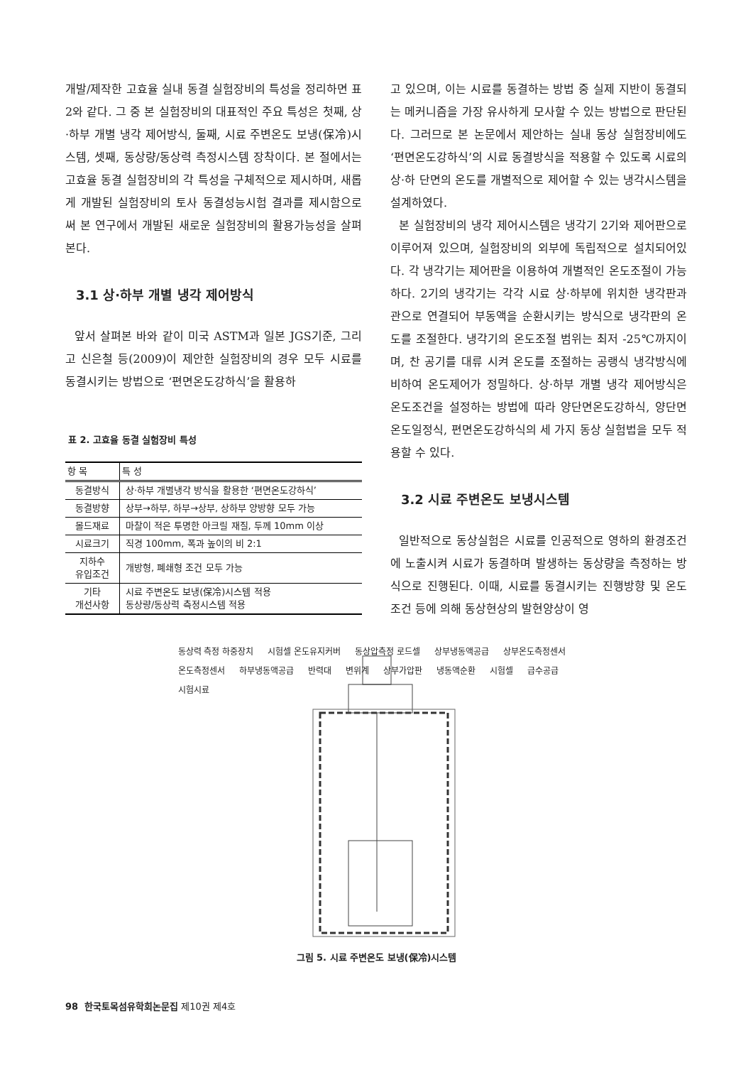개발/제작한 고효율 실내 동결 실험장비의 특성을 정리하면 표 2와 같다. 그 중 본 실험장비의 대표적인 주요 특성은 첫째, 상·하부 개별 냉각 제어방식, 둘째, 시료 주변온도 보냉(保冷)시스템, 셋째, 동상량/동상력 측정시스템 장착이다. 본 절에서는 고효율 동결 실험장비의 각 특성을 구체적으로 제시하며, 새롭게 개발된 실험장비의 토사 동결성능시험 결과를 제시함으로써 본 연구에서 개발된 새로운 실험장비의 활용가능성을 살펴본다.
3.1 상·하부 개별 냉각 제어방식
앞서 살펴본 바와 같이 미국 ASTM과 일본 JGS기준, 그리고 신은철 등(2009)이 제안한 실험장비의 경우 모두 시료를 동결시키는 방법으로 ‘편면온도강하식’을 활용하
표 2. 고효율 동결 실험장비 특성
| 항 목 | 특 성 |
| --- | --- |
| 동결방식 | 상·하부 개별냉각 방식을 활용한 ‘편면온도강하식’ |
| 동결방향 | 상부→하부, 하부→상부, 상하부 양방향 모두 가능 |
| 몰드재료 | 마찰이 적은 투명한 아크릴 재질, 두께 10mm 이상 |
| 시료크기 | 직경 100mm, 폭과 높이의 비 2:1 |
| 지하수 유입조건 | 개방형, 폐쇄형 조건 모두 가능 |
| 기타 개선사항 | 시료 주변온도 보냉(保冷)시스템 적용 동상량/동상력 측정시스템 적용 |
고 있으며, 이는 시료를 동결하는 방법 중 실제 지반이 동결되는 메커니즘을 가장 유사하게 모사할 수 있는 방법으로 판단된다. 그러므로 본 논문에서 제안하는 실내 동상 실험장비에도 ‘편면온도강하식’의 시료 동결방식을 적용할 수 있도록 시료의 상·하 단면의 온도를 개별적으로 제어할 수 있는 냉각시스템을 설계하였다.
본 실험장비의 냉각 제어시스템은 냉각기 2기와 제어판으로 이루어져 있으며, 실험장비의 외부에 독립적으로 설치되어있다. 각 냉각기는 제어판을 이용하여 개별적인 온도조절이 가능하다. 2기의 냉각기는 각각 시료 상·하부에 위치한 냉각판과 관으로 연결되어 부동액을 순환시키는 방식으로 냉각판의 온도를 조절한다. 냉각기의 온도조절 범위는 최저 -25℃까지이며, 찬 공기를 대류 시켜 온도를 조절하는 공랭식 냉각방식에 비하여 온도제어가 정밀하다. 상·하부 개별 냉각 제어방식은 온도조건을 설정하는 방법에 따라 양단면온도강하식, 양단면온도일정식, 편면온도강하식의 세 가지 동상 실험법을 모두 적용할 수 있다.
3.2 시료 주변온도 보냉시스템
일반적으로 동상실험은 시료를 인공적으로 영하의 환경조건에 노출시켜 시료가 동결하며 발생하는 동상량을 측정하는 방식으로 진행된다. 이때, 시료를 동결시키는 진행방향 및 온도 조건 등에 의해 동상현상의 발현양상이 영
동상력 측정 하중장치 시험셀 온도유지커버 동상압측정 로드셀 상부냉동액공급 상부온도측정센서 온도측정센서 하부냉동액공급 반력대 변위계 상부가압판 냉동액순환 시험셀 급수공급 시험시료
그림 5. 시료 주변온도 보냉(保冷)시스템
98 한국토목섬유학회논문집 제10권 제4호